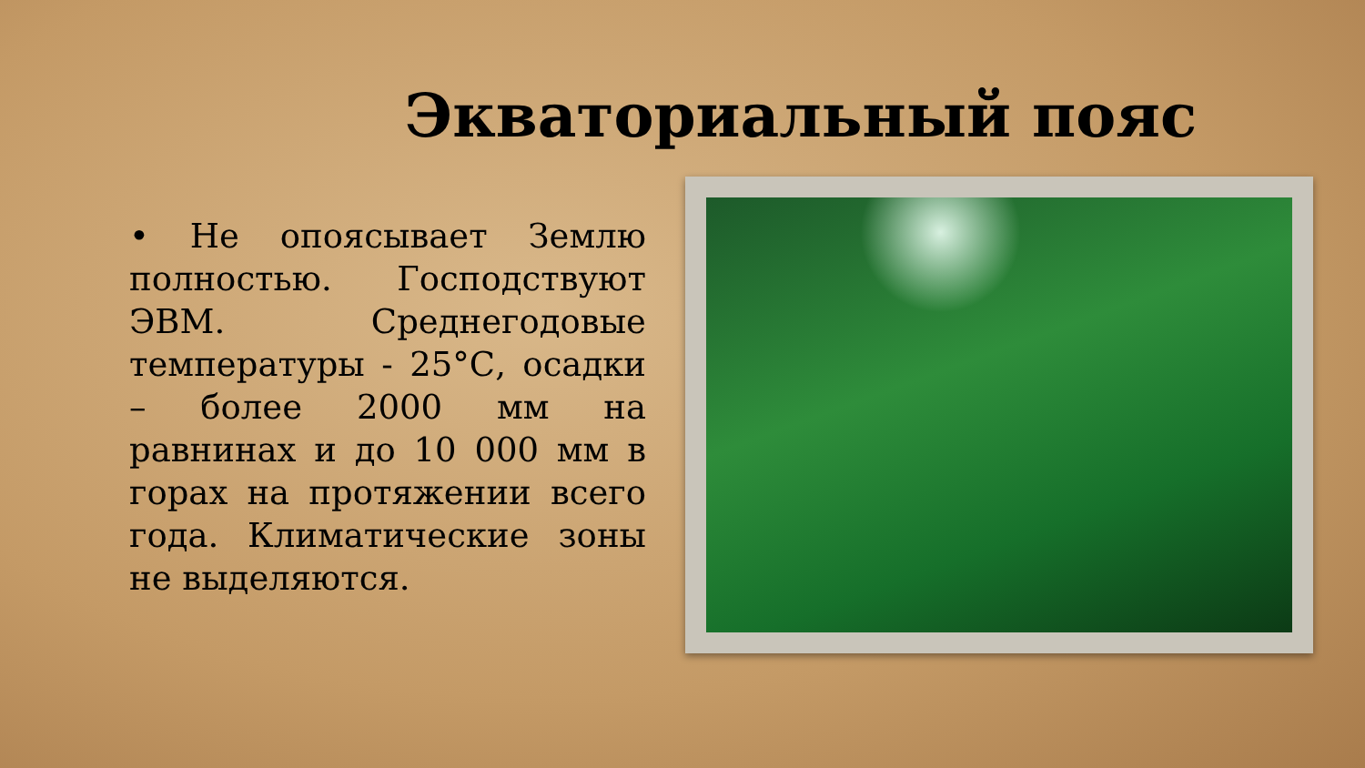Экваториальный пояс
• Не опоясывает Землю полностью. Господствуют ЭВМ. Среднегодовые температуры - 25°С, осадки – более 2000 мм на равнинах и до 10 000 мм в горах на протяжении всего года. Климатические зоны не выделяются.